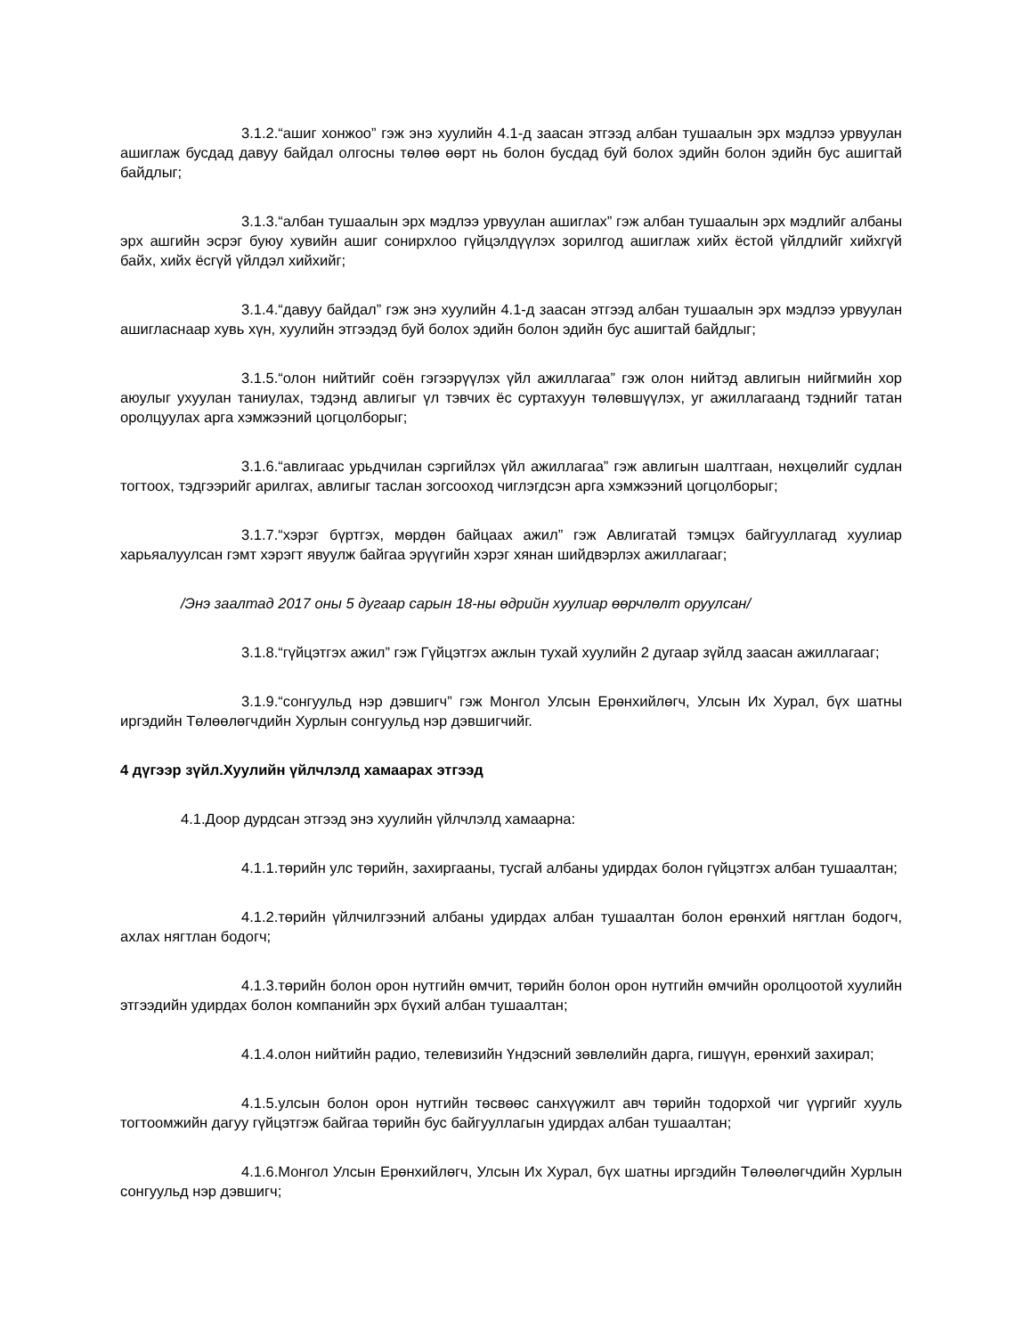3.1.2.“ашиг хонжоо” гэж энэ хуулийн 4.1-д заасан этгээд албан тушаалын эрх мэдлээ урвуулан ашиглаж бусдад давуу байдал олгосны төлөө өөрт нь болон бусдад буй болох эдийн болон эдийн бус ашигтай байдлыг;
3.1.3.“албан тушаалын эрх мэдлээ урвуулан ашиглах” гэж албан тушаалын эрх мэдлийг албаны эрх ашгийн эсрэг буюу хувийн ашиг сонирхлоо гүйцэлдүүлэх зорилгод ашиглаж хийх ёстой үйлдлийг хийхгүй байх, хийх ёсгүй үйлдэл хийхийг;
3.1.4.“давуу байдал” гэж энэ хуулийн 4.1-д заасан этгээд албан тушаалын эрх мэдлээ урвуулан ашигласнаар хувь хүн, хуулийн этгээдэд буй болох эдийн болон эдийн бус ашигтай байдлыг;
3.1.5.“олон нийтийг соён гэгээрүүлэх үйл ажиллагаа” гэж олон нийтэд авлигын нийгмийн хор аюулыг ухуулан таниулах, тэдэнд авлигыг үл тэвчих ёс суртахуун төлөвшүүлэх, уг ажиллагаанд тэднийг татан оролцуулах арга хэмжээний цогцолборыг;
3.1.6.“авлигаас урьдчилан сэргийлэх үйл ажиллагаа” гэж авлигын шалтгаан, нөхцөлийг судлан тогтоох, тэдгээрийг арилгах, авлигыг таслан зогсооход чиглэгдсэн арга хэмжээний цогцолборыг;
3.1.7.“хэрэг бүртгэх, мөрдөн байцаах ажил” гэж Авлигатай тэмцэх байгууллагад хуулиар харьяалуулсан гэмт хэрэгт явуулж байгаа эрүүгийн хэрэг хянан шийдвэрлэх ажиллагааг;
/Энэ заалтад 2017 оны 5 дугаар сарын 18-ны өдрийн хуулиар өөрчлөлт оруулсан/
3.1.8.“гүйцэтгэх ажил” гэж Гүйцэтгэх ажлын тухай хуулийн 2 дугаар зүйлд заасан ажиллагааг;
3.1.9.“сонгуульд нэр дэвшигч” гэж Монгол Улсын Ерөнхийлөгч, Улсын Их Хурал, бүх шатны иргэдийн Төлөөлөгчдийн Хурлын сонгуульд нэр дэвшигчийг.
4 дүгээр зүйл.Хуулийн үйлчлэлд хамаарах этгээд
4.1.Доор дурдсан этгээд энэ хуулийн үйлчлэлд хамаарна:
4.1.1.төрийн улс төрийн, захиргааны, тусгай албаны удирдах болон гүйцэтгэх албан тушаалтан;
4.1.2.төрийн үйлчилгээний албаны удирдах албан тушаалтан болон ерөнхий нягтлан бодогч, ахлах нягтлан бодогч;
4.1.3.төрийн болон орон нутгийн өмчит, төрийн болон орон нутгийн өмчийн оролцоотой хуулийн этгээдийн удирдах болон компанийн эрх бүхий албан тушаалтан;
4.1.4.олон нийтийн радио, телевизийн Үндэсний зөвлөлийн дарга, гишүүн, ерөнхий захирал;
4.1.5.улсын болон орон нутгийн төсвөөс санхүүжилт авч төрийн тодорхой чиг үүргийг хууль тогтоомжийн дагуу гүйцэтгэж байгаа төрийн бус байгууллагын удирдах албан тушаалтан;
4.1.6.Монгол Улсын Ерөнхийлөгч, Улсын Их Хурал, бүх шатны иргэдийн Төлөөлөгчдийн Хурлын сонгуульд нэр дэвшигч;